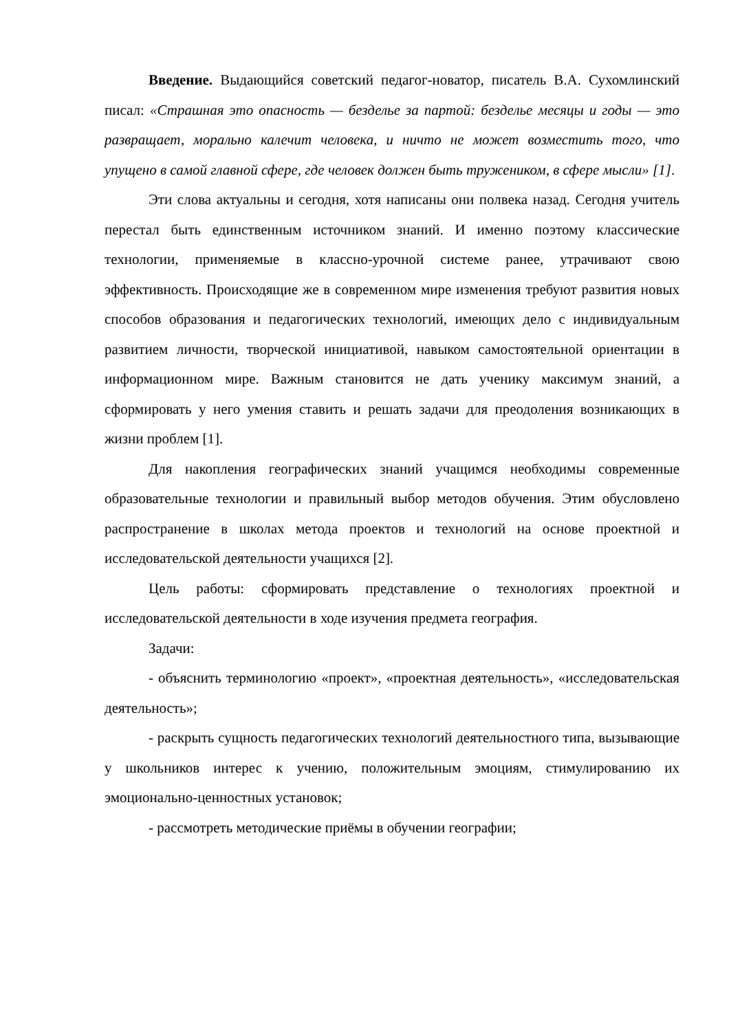Введение. Выдающийся советский педагог-новатор, писатель В.А. Сухомлинский писал: «Страшная это опасность — безделье за партой: безделье месяцы и годы — это развращает, морально калечит человека, и ничто не может возместить того, что упущено в самой главной сфере, где человек должен быть тружеником, в сфере мысли» [1].
Эти слова актуальны и сегодня, хотя написаны они полвека назад. Сегодня учитель перестал быть единственным источником знаний. И именно поэтому классические технологии, применяемые в классно-урочной системе ранее, утрачивают свою эффективность. Происходящие же в современном мире изменения требуют развития новых способов образования и педагогических технологий, имеющих дело с индивидуальным развитием личности, творческой инициативой, навыком самостоятельной ориентации в информационном мире. Важным становится не дать ученику максимум знаний, а сформировать у него умения ставить и решать задачи для преодоления возникающих в жизни проблем [1].
Для накопления географических знаний учащимся необходимы современные образовательные технологии и правильный выбор методов обучения. Этим обусловлено распространение в школах метода проектов и технологий на основе проектной и исследовательской деятельности учащихся [2].
Цель работы: сформировать представление о технологиях проектной и исследовательской деятельности в ходе изучения предмета география.
Задачи:
- объяснить терминологию «проект», «проектная деятельность», «исследовательская деятельность»;
- раскрыть сущность педагогических технологий деятельностного типа, вызывающие у школьников интерес к учению, положительным эмоциям, стимулированию их эмоционально-ценностных установок;
- рассмотреть методические приёмы в обучении географии;